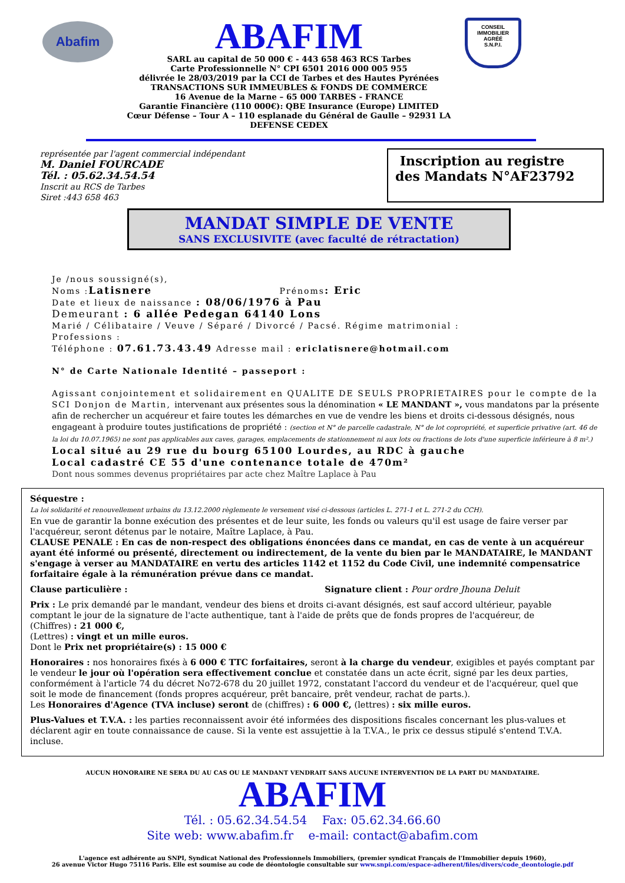Abafim
ABAFIM
SARL au capital de 50 000 € - 443 658 463 RCS Tarbes
Carte Professionnelle N° CPI 6501 2016 000 005 955
délivrée le 28/03/2019 par la CCI de Tarbes et des Hautes Pyrénées
TRANSACTIONS SUR IMMEUBLES & FONDS DE COMMERCE
16 Avenue de la Marne – 65 000 TARBES - FRANCE
Garantie Financière (110 000€): QBE Insurance (Europe) LIMITED
Cœur Défense – Tour A – 110 esplanade du Général de Gaulle – 92931 LA DEFENSE CEDEX
CONSEIL
IMMOBILIER
AGRÉÉ
S.N.P.I.
représentée par l'agent commercial indépendant
M. Daniel FOURCADE
Tél. : 05.62.34.54.54
Inscrit au RCS de Tarbes
Siret :443 658 463
Inscription au registre
des Mandats N°AF23792
MANDAT SIMPLE DE VENTE
SANS EXCLUSIVITE (avec faculté de rétractation)
Je /nous soussigné(s),
Noms :Latisnere Prénoms: Eric
Date et lieux de naissance : 08/06/1976 à Pau
Demeurant : 6 allée Pedegan 64140 Lons
Marié / Célibataire / Veuve / Séparé / Divorcé / Pacsé. Régime matrimonial :
Professions :
Téléphone : 07.61.73.43.49 Adresse mail : ericlatisnere@hotmail.com
N° de Carte Nationale Identité – passeport :
Agissant conjointement et solidairement en QUALITE DE SEULS PROPRIETAIRES pour le compte de la SCI Donjon de Martin, intervenant aux présentes sous la dénomination « LE MANDANT », vous mandatons par la présente afin de rechercher un acquéreur et faire toutes les démarches en vue de vendre les biens et droits ci-dessous désignés, nous engageant à produire toutes justifications de propriété : (section et N° de parcelle cadastrale, N° de lot copropriété, et superficie privative (art. 46 de la loi du 10.07.1965) ne sont pas applicables aux caves, garages, emplacements de stationnement ni aux lots ou fractions de lots d'une superficie inférieure à 8 m².)
Local situé au 29 rue du bourg 65100 Lourdes, au RDC à gauche
Local cadastré CE 55 d'une contenance totale de 470m²
Dont nous sommes devenus propriétaires par acte chez Maître Laplace à Pau
Séquestre :
La loi solidarité et renouvellement urbains du 13.12.2000 règlemente le versement visé ci-dessous (articles L. 271-1 et L. 271-2 du CCH).
En vue de garantir la bonne exécution des présentes et de leur suite, les fonds ou valeurs qu'il est usage de faire verser par l'acquéreur, seront détenus par le notaire, Maître Laplace, à Pau.
CLAUSE PENALE : En cas de non-respect des obligations énoncées dans ce mandat, en cas de vente à un acquéreur ayant été informé ou présenté, directement ou indirectement, de la vente du bien par le MANDATAIRE, le MANDANT s'engage à verser au MANDATAIRE en vertu des articles 1142 et 1152 du Code Civil, une indemnité compensatrice forfaitaire égale à la rémunération prévue dans ce mandat.
Clause particulière : Signature client : Pour ordre Jhouna Deluit
Prix : Le prix demandé par le mandant, vendeur des biens et droits ci-avant désignés, est sauf accord ultérieur, payable comptant le jour de la signature de l'acte authentique, tant à l'aide de prêts que de fonds propres de l'acquéreur, de
(Chiffres) : 21 000 €,
(Lettres) : vingt et un mille euros.
Dont le Prix net propriétaire(s) : 15 000 €
Honoraires : nos honoraires fixés à 6 000 € TTC forfaitaires, seront à la charge du vendeur, exigibles et payés comptant par le vendeur le jour où l'opération sera effectivement conclue et constatée dans un acte écrit, signé par les deux parties, conformément à l'article 74 du décret No72-678 du 20 juillet 1972, constatant l'accord du vendeur et de l'acquéreur, quel que soit le mode de financement (fonds propres acquéreur, prêt bancaire, prêt vendeur, rachat de parts.).
Les Honoraires d'Agence (TVA incluse) seront de (chiffres) : 6 000 €, (lettres) : six mille euros.
Plus-Values et T.V.A. : les parties reconnaissent avoir été informées des dispositions fiscales concernant les plus-values et déclarent agir en toute connaissance de cause. Si la vente est assujettie à la T.V.A., le prix ce dessus stipulé s'entend T.V.A. incluse.
AUCUN HONORAIRE NE SERA DU AU CAS OU LE MANDANT VENDRAIT SANS AUCUNE INTERVENTION DE LA PART DU MANDATAIRE.
ABAFIM
Tél. : 05.62.34.54.54 Fax: 05.62.34.66.60
Site web: www.abafim.fr e-mail: contact@abafim.com
L'agence est adhérente au SNPI, Syndicat National des Professionnels Immobiliers, (premier syndicat Français de l'Immobilier depuis 1960),
26 avenue Victor Hugo 75116 Paris. Elle est soumise au code de déontologie consultable sur www.snpi.com/espace-adherent/files/divers/code_deontologie.pdf